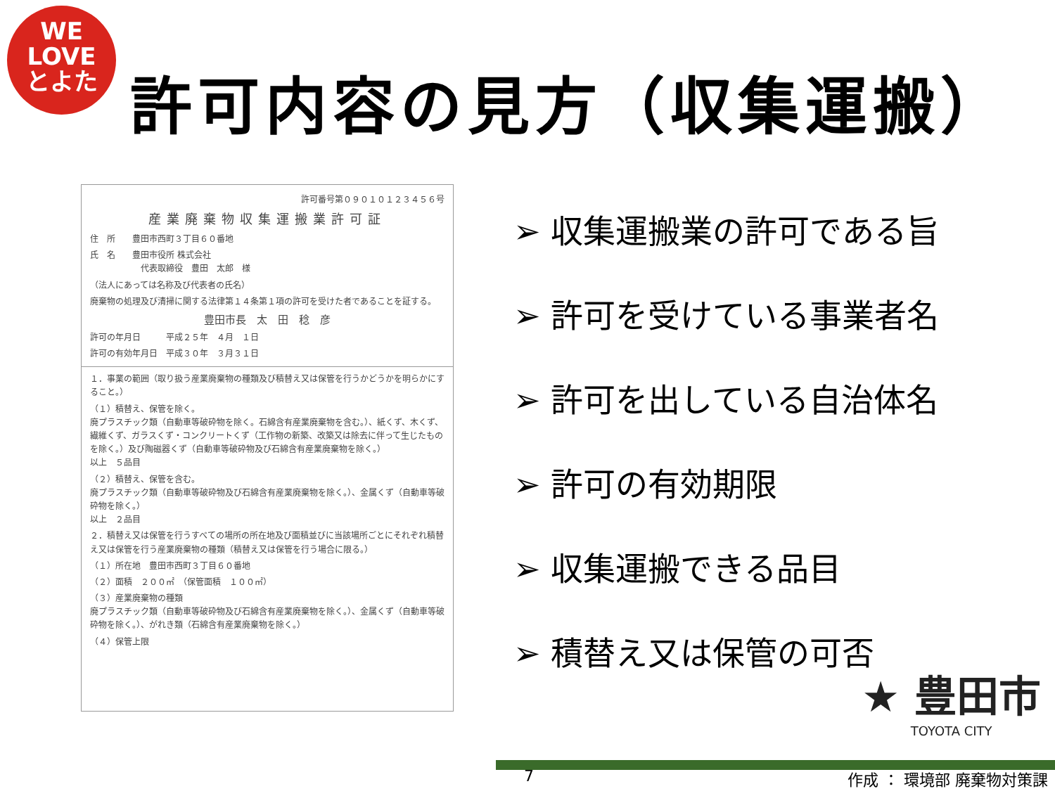WE
LOVE
とよた
許可内容の見方（収集運搬）
許可番号第０９０１０１２３４５６号
産業廃棄物収集運搬業許可証
住　所　　豊田市西町３丁目６０番地
氏　名　　豊田市役所 株式会社
　　　　　　代表取締役　豊田　太郎　様
（法人にあっては名称及び代表者の氏名）
廃棄物の処理及び清掃に関する法律第１４条第１項の許可を受けた者であることを証する。
豊田市長　太　田　稔　彦
許可の年月日　　　平成２５年　４月　１日
許可の有効年月日　平成３０年　３月３１日
１．事業の範囲（取り扱う産業廃棄物の種類及び積替え又は保管を行うかどうかを明らかにすること。）
（１）積替え、保管を除く。
廃プラスチック類（自動車等破砕物を除く。石綿含有産業廃棄物を含む。）、紙くず、木くず、繊維くず、ガラスくず・コンクリートくず（工作物の新築、改築又は除去に伴って生じたものを除く。）及び陶磁器くず（自動車等破砕物及び石綿含有産業廃棄物を除く。）
以上　５品目
（２）積替え、保管を含む。
廃プラスチック類（自動車等破砕物及び石綿含有産業廃棄物を除く。）、金属くず（自動車等破砕物を除く。）
以上　２品目
２．積替え又は保管を行うすべての場所の所在地及び面積並びに当該場所ごとにそれぞれ積替え又は保管を行う産業廃棄物の種類（積替え又は保管を行う場合に限る。）
（１）所在地　豊田市西町３丁目６０番地
（２）面積　２００㎡　（保管面積　１００㎡）
（３）産業廃棄物の種類
廃プラスチック類（自動車等破砕物及び石綿含有産業廃棄物を除く。）、金属くず（自動車等破砕物を除く。）、がれき類（石綿含有産業廃棄物を除く。）
（４）保管上限
➢ 収集運搬業の許可である旨
➢ 許可を受けている事業者名
➢ 許可を出している自治体名
➢ 許可の有効期限
➢ 収集運搬できる品目
➢ 積替え又は保管の可否
★ 豊田市
TOYOTA CITY
7 作成 ： 環境部 廃棄物対策課